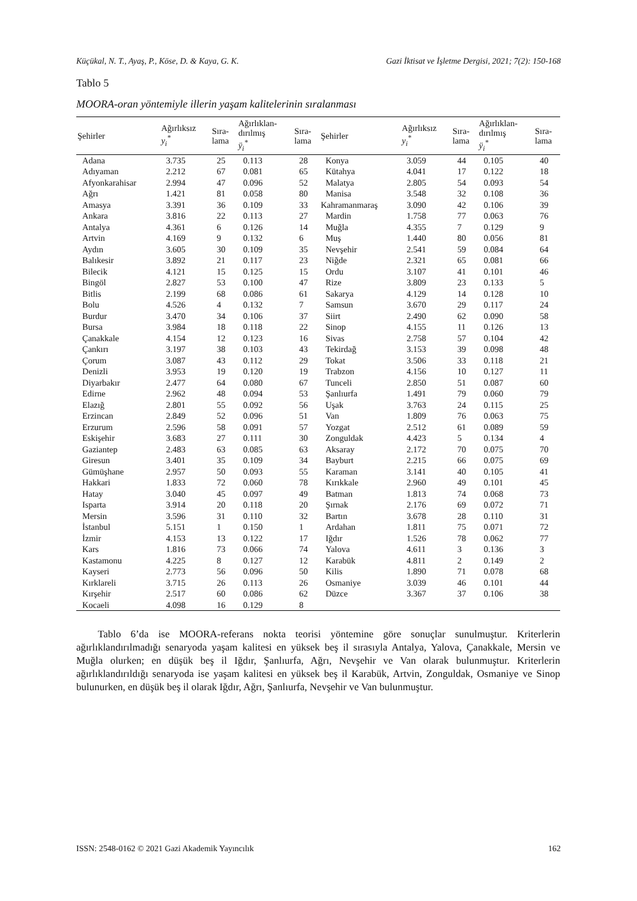Küçükal, N. T., Ayaş, P., Köse, D. & Kaya, G. K. Gazi İktisat ve İşletme Dergisi, 2021; 7(2): 150-168
Tablo 5
MOORA-oran yöntemiyle illerin yaşam kalitelerinin sıralanması
| Şehirler | Ağırlıksız y<sub>i</sub><sup>*</sup> | Sıra- lama | Ağırlıklan- dırılmış ÿ<sub>i</sub><sup>*</sup> | Sıra- lama | Şehirler | Ağırlıksız y<sub>i</sub><sup>*</sup> | Sıra- lama | Ağırlıklan- dırılmış ÿ<sub>i</sub><sup>*</sup> | Sıra- lama |
| --- | --- | --- | --- | --- | --- | --- | --- | --- | --- |
| Adana | 3.735 | 25 | 0.113 | 28 | Konya | 3.059 | 44 | 0.105 | 40 |
| Adıyaman | 2.212 | 67 | 0.081 | 65 | Kütahya | 4.041 | 17 | 0.122 | 18 |
| Afyonkarahisar | 2.994 | 47 | 0.096 | 52 | Malatya | 2.805 | 54 | 0.093 | 54 |
| Ağrı | 1.421 | 81 | 0.058 | 80 | Manisa | 3.548 | 32 | 0.108 | 36 |
| Amasya | 3.391 | 36 | 0.109 | 33 | Kahramanmaraş | 3.090 | 42 | 0.106 | 39 |
| Ankara | 3.816 | 22 | 0.113 | 27 | Mardin | 1.758 | 77 | 0.063 | 76 |
| Antalya | 4.361 | 6 | 0.126 | 14 | Muğla | 4.355 | 7 | 0.129 | 9 |
| Artvin | 4.169 | 9 | 0.132 | 6 | Muş | 1.440 | 80 | 0.056 | 81 |
| Aydın | 3.605 | 30 | 0.109 | 35 | Nevşehir | 2.541 | 59 | 0.084 | 64 |
| Balıkesir | 3.892 | 21 | 0.117 | 23 | Niğde | 2.321 | 65 | 0.081 | 66 |
| Bilecik | 4.121 | 15 | 0.125 | 15 | Ordu | 3.107 | 41 | 0.101 | 46 |
| Bingöl | 2.827 | 53 | 0.100 | 47 | Rize | 3.809 | 23 | 0.133 | 5 |
| Bitlis | 2.199 | 68 | 0.086 | 61 | Sakarya | 4.129 | 14 | 0.128 | 10 |
| Bolu | 4.526 | 4 | 0.132 | 7 | Samsun | 3.670 | 29 | 0.117 | 24 |
| Burdur | 3.470 | 34 | 0.106 | 37 | Siirt | 2.490 | 62 | 0.090 | 58 |
| Bursa | 3.984 | 18 | 0.118 | 22 | Sinop | 4.155 | 11 | 0.126 | 13 |
| Çanakkale | 4.154 | 12 | 0.123 | 16 | Sivas | 2.758 | 57 | 0.104 | 42 |
| Çankırı | 3.197 | 38 | 0.103 | 43 | Tekirdağ | 3.153 | 39 | 0.098 | 48 |
| Çorum | 3.087 | 43 | 0.112 | 29 | Tokat | 3.506 | 33 | 0.118 | 21 |
| Denizli | 3.953 | 19 | 0.120 | 19 | Trabzon | 4.156 | 10 | 0.127 | 11 |
| Diyarbakır | 2.477 | 64 | 0.080 | 67 | Tunceli | 2.850 | 51 | 0.087 | 60 |
| Edirne | 2.962 | 48 | 0.094 | 53 | Şanlıurfa | 1.491 | 79 | 0.060 | 79 |
| Elazığ | 2.801 | 55 | 0.092 | 56 | Uşak | 3.763 | 24 | 0.115 | 25 |
| Erzincan | 2.849 | 52 | 0.096 | 51 | Van | 1.809 | 76 | 0.063 | 75 |
| Erzurum | 2.596 | 58 | 0.091 | 57 | Yozgat | 2.512 | 61 | 0.089 | 59 |
| Eskişehir | 3.683 | 27 | 0.111 | 30 | Zonguldak | 4.423 | 5 | 0.134 | 4 |
| Gaziantep | 2.483 | 63 | 0.085 | 63 | Aksaray | 2.172 | 70 | 0.075 | 70 |
| Giresun | 3.401 | 35 | 0.109 | 34 | Bayburt | 2.215 | 66 | 0.075 | 69 |
| Gümüşhane | 2.957 | 50 | 0.093 | 55 | Karaman | 3.141 | 40 | 0.105 | 41 |
| Hakkari | 1.833 | 72 | 0.060 | 78 | Kırıkkale | 2.960 | 49 | 0.101 | 45 |
| Hatay | 3.040 | 45 | 0.097 | 49 | Batman | 1.813 | 74 | 0.068 | 73 |
| Isparta | 3.914 | 20 | 0.118 | 20 | Şırnak | 2.176 | 69 | 0.072 | 71 |
| Mersin | 3.596 | 31 | 0.110 | 32 | Bartın | 3.678 | 28 | 0.110 | 31 |
| İstanbul | 5.151 | 1 | 0.150 | 1 | Ardahan | 1.811 | 75 | 0.071 | 72 |
| İzmir | 4.153 | 13 | 0.122 | 17 | Iğdır | 1.526 | 78 | 0.062 | 77 |
| Kars | 1.816 | 73 | 0.066 | 74 | Yalova | 4.611 | 3 | 0.136 | 3 |
| Kastamonu | 4.225 | 8 | 0.127 | 12 | Karabük | 4.811 | 2 | 0.149 | 2 |
| Kayseri | 2.773 | 56 | 0.096 | 50 | Kilis | 1.890 | 71 | 0.078 | 68 |
| Kırklareli | 3.715 | 26 | 0.113 | 26 | Osmaniye | 3.039 | 46 | 0.101 | 44 |
| Kırşehir | 2.517 | 60 | 0.086 | 62 | Düzce | 3.367 | 37 | 0.106 | 38 |
| Kocaeli | 4.098 | 16 | 0.129 | 8 | | | | | |
Tablo 6’da ise MOORA-referans nokta teorisi yöntemine göre sonuçlar sunulmuştur. Kriterlerin ağırlıklandırılmadığı senaryoda yaşam kalitesi en yüksek beş il sırasıyla Antalya, Yalova, Çanakkale, Mersin ve Muğla olurken; en düşük beş il Iğdır, Şanlıurfa, Ağrı, Nevşehir ve Van olarak bulunmuştur. Kriterlerin ağırlıklandırıldığı senaryoda ise yaşam kalitesi en yüksek beş il Karabük, Artvin, Zonguldak, Osmaniye ve Sinop bulunurken, en düşük beş il olarak Iğdır, Ağrı, Şanlıurfa, Nevşehir ve Van bulunmuştur.
ISSN: 2548-0162 © 2021 Gazi Akademik Yayıncılık 162